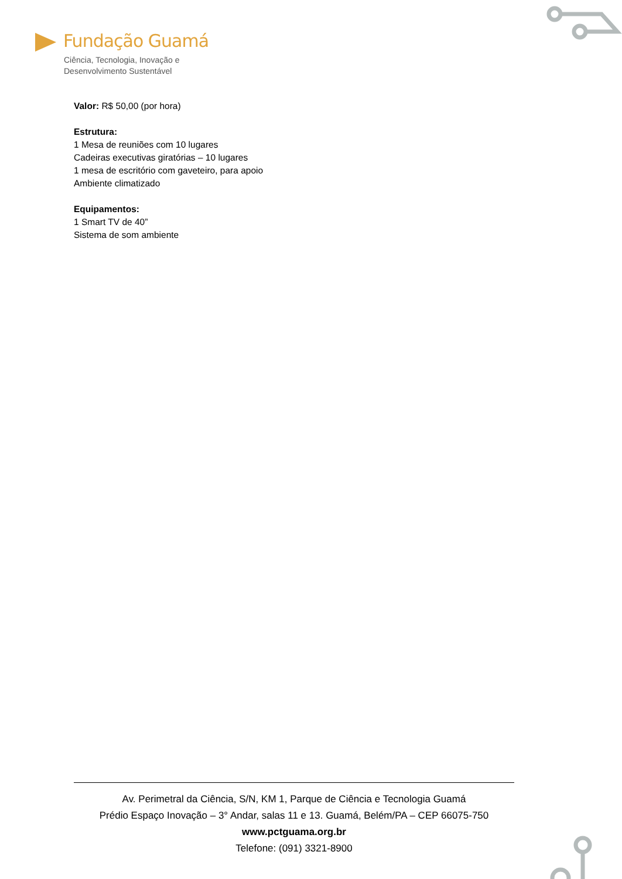Fundação Guamá
Ciência, Tecnologia, Inovação e
Desenvolvimento Sustentável
Valor: R$ 50,00 (por hora)
Estrutura:
1 Mesa de reuniões com 10 lugares
Cadeiras executivas giratórias – 10 lugares
1 mesa de escritório com gaveteiro, para apoio
Ambiente climatizado
Equipamentos:
1 Smart TV de 40”
Sistema de som ambiente
Av. Perimetral da Ciência, S/N, KM 1, Parque de Ciência e Tecnologia Guamá
Prédio Espaço Inovação – 3° Andar, salas 11 e 13. Guamá, Belém/PA – CEP 66075-750
www.pctguama.org.br
Telefone: (091) 3321-8900